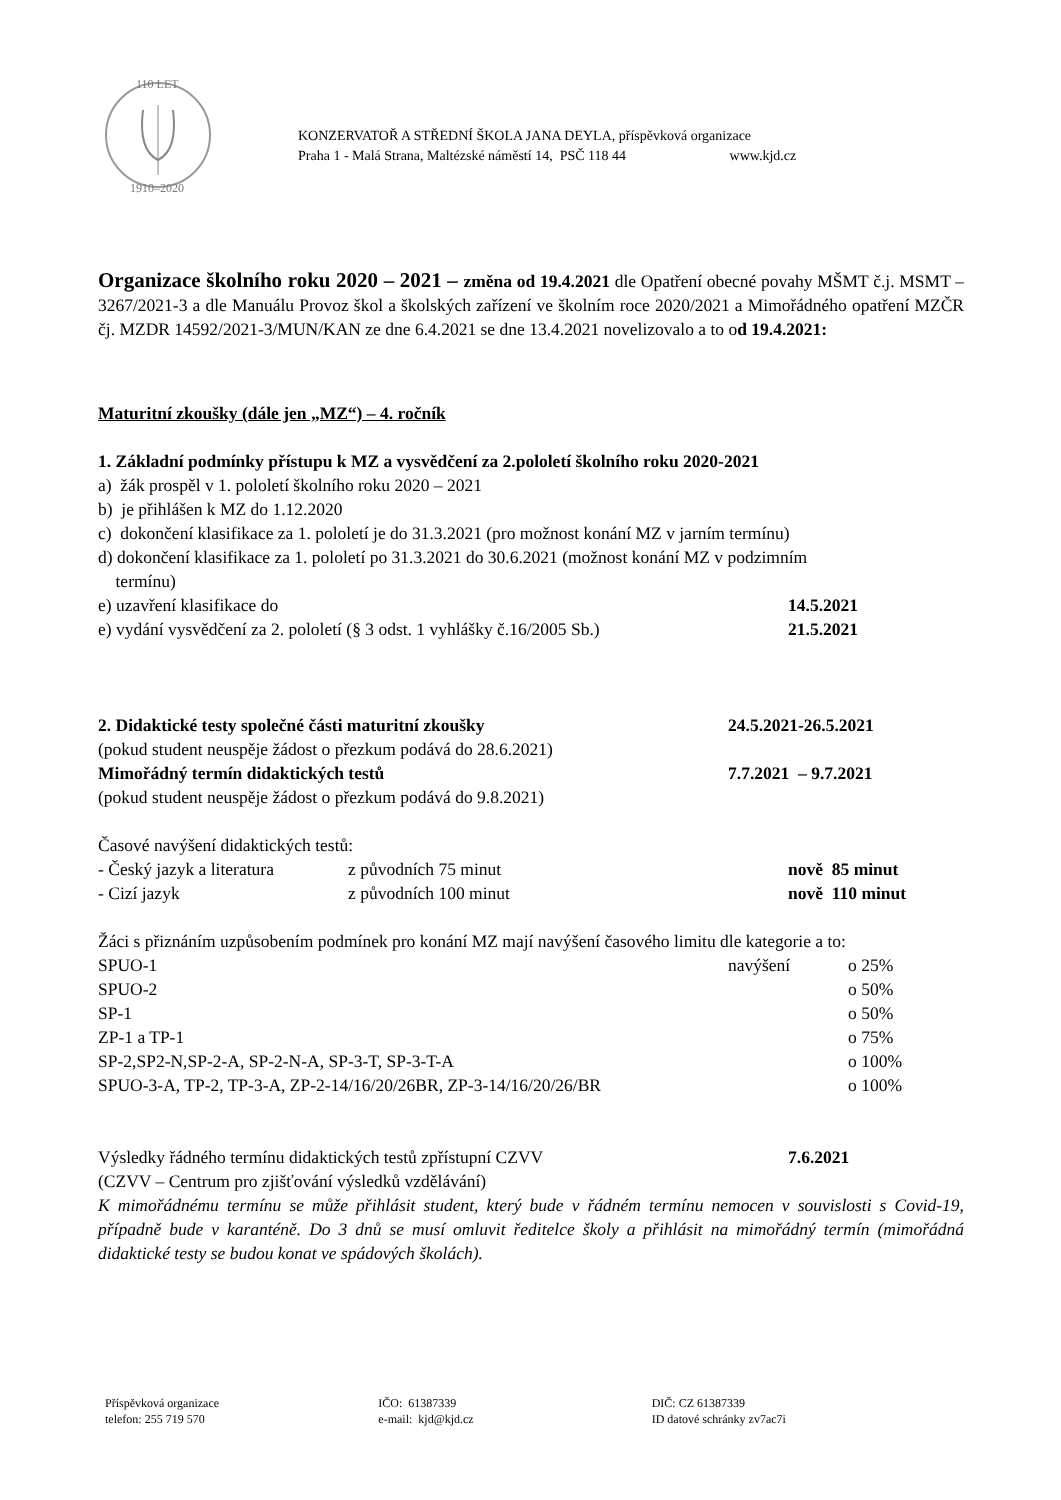110 LET
1910–2020
KONZERVATOŘ A STŘEDNÍ ŠKOLA JANA DEYLA, příspěvková organizace
Praha 1 - Malá Strana, Maltézské náměstí 14, PSČ 118 44 www.kjd.cz
Organizace školního roku 2020 – 2021 – změna od 19.4.2021 dle Opatření obecné povahy MŠMT č.j. MSMT – 3267/2021-3 a dle Manuálu Provoz škol a školských zařízení ve školním roce 2020/2021 a Mimořádného opatření MZČR čj. MZDR 14592/2021-3/MUN/KAN ze dne 6.4.2021 se dne 13.4.2021 novelizovalo a to od 19.4.2021:
Maturitní zkoušky (dále jen „MZ“) – 4. ročník
1. Základní podmínky přístupu k MZ a vysvědčení za 2.pololetí školního roku 2020-2021
a) žák prospěl v 1. pololetí školního roku 2020 – 2021
b) je přihlášen k MZ do 1.12.2020
c) dokončení klasifikace za 1. pololetí je do 31.3.2021 (pro možnost konání MZ v jarním termínu)
d) dokončení klasifikace za 1. pololetí po 31.3.2021 do 30.6.2021 (možnost konání MZ v podzimním
termínu)
e) uzavření klasifikace do 14.5.2021
e) vydání vysvědčení za 2. pololetí (§ 3 odst. 1 vyhlášky č.16/2005 Sb.) 21.5.2021
2. Didaktické testy společné části maturitní zkoušky 24.5.2021-26.5.2021
(pokud student neuspěje žádost o přezkum podává do 28.6.2021)
Mimořádný termín didaktických testů 7.7.2021 – 9.7.2021
(pokud student neuspěje žádost o přezkum podává do 9.8.2021)
Časové navýšení didaktických testů:
- Český jazyk a literatura z původních 75 minut nově 85 minut
- Cizí jazyk z původních 100 minut nově 110 minut
Žáci s přiznáním uzpůsobením podmínek pro konání MZ mají navýšení časového limitu dle kategorie a to:
SPUO-1 navýšení o 25%
SPUO-2 o 50%
SP-1 o 50%
ZP-1 a TP-1 o 75%
SP-2,SP2-N,SP-2-A, SP-2-N-A, SP-3-T, SP-3-T-A o 100%
SPUO-3-A, TP-2, TP-3-A, ZP-2-14/16/20/26BR, ZP-3-14/16/20/26/BR o 100%
Výsledky řádného termínu didaktických testů zpřístupní CZVV 7.6.2021
(CZVV – Centrum pro zjišťování výsledků vzdělávání)
K mimořádnému termínu se může přihlásit student, který bude v řádném termínu nemocen v souvislosti s Covid-19, případně bude v karanténě. Do 3 dnů se musí omluvit ředitelce školy a přihlásit na mimořádný termín (mimořádná didaktické testy se budou konat ve spádových školách).
Příspěvková organizace
telefon: 255 719 570
IČO: 61387339
e-mail: kjd@kjd.cz
DIČ: CZ 61387339
ID datové schránky zv7ac7i